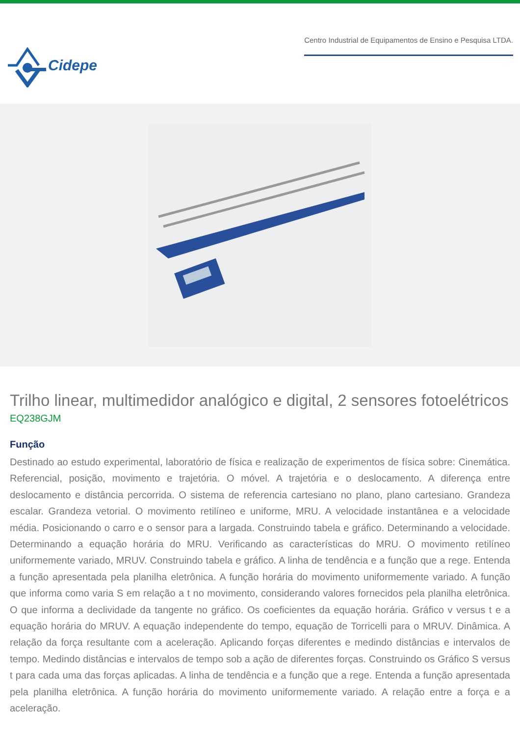Cidepe
Centro Industrial de Equipamentos de Ensino e Pesquisa LTDA.
Trilho linear, multimedidor analógico e digital, 2 sensores fotoelétricos
EQ238GJM
Função
Destinado ao estudo experimental, laboratório de física e realização de experimentos de física sobre: Cinemática. Referencial, posição, movimento e trajetória. O móvel. A trajetória e o deslocamento. A diferença entre deslocamento e distância percorrida. O sistema de referencia cartesiano no plano, plano cartesiano. Grandeza escalar. Grandeza vetorial. O movimento retilíneo e uniforme, MRU. A velocidade instantânea e a velocidade média. Posicionando o carro e o sensor para a largada. Construindo tabela e gráfico. Determinando a velocidade. Determinando a equação horária do MRU. Verificando as características do MRU. O movimento retilíneo uniformemente variado, MRUV. Construindo tabela e gráfico. A linha de tendência e a função que a rege. Entenda a função apresentada pela planilha eletrônica. A função horária do movimento uniformemente variado. A função que informa como varia S em relação a t no movimento, considerando valores fornecidos pela planilha eletrônica. O que informa a declividade da tangente no gráfico. Os coeficientes da equação horária. Gráfico v versus t e a equação horária do MRUV. A equação independente do tempo, equação de Torricelli para o MRUV. Dinâmica. A relação da força resultante com a aceleração. Aplicando forças diferentes e medindo distâncias e intervalos de tempo. Medindo distâncias e intervalos de tempo sob a ação de diferentes forças. Construindo os Gráfico S versus t para cada uma das forças aplicadas. A linha de tendência e a função que a rege. Entenda a função apresentada pela planilha eletrônica. A função horária do movimento uniformemente variado. A relação entre a força e a aceleração.